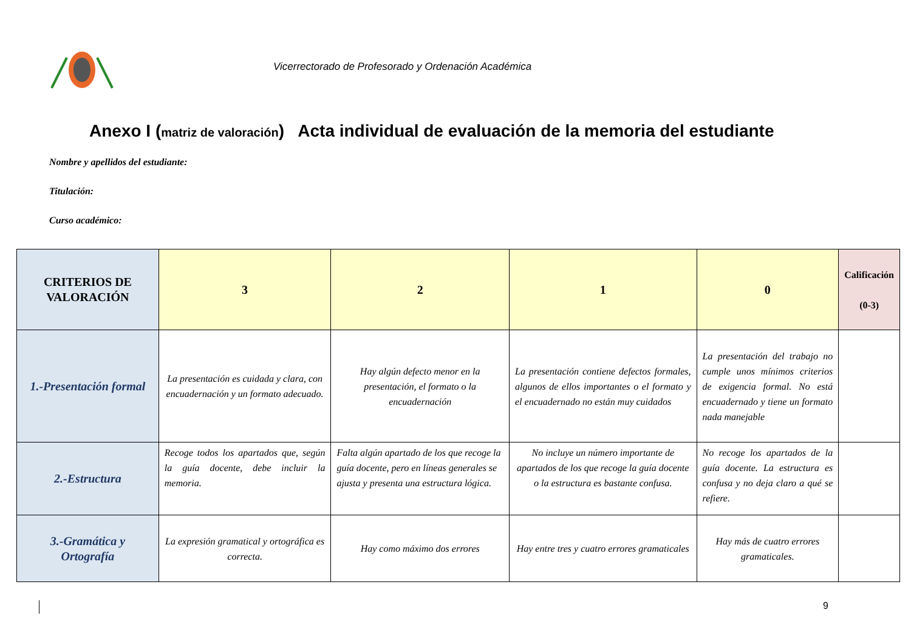Vicerrectorado de Profesorado y Ordenación Académica
Anexo I (matriz de valoración) Acta individual de evaluación de la memoria del estudiante
Nombre y apellidos del estudiante:
Titulación:
Curso académico:
| CRITERIOS DE VALORACIÓN | 3 | 2 | 1 | 0 | Calificación (0-3) |
| --- | --- | --- | --- | --- | --- |
| 1.-Presentación formal | La presentación es cuidada y clara, con encuadernación y un formato adecuado. | Hay algún defecto menor en la presentación, el formato o la encuadernación | La presentación contiene defectos formales, algunos de ellos importantes o el formato y el encuadernado no están muy cuidados | La presentación del trabajo no cumple unos mínimos criterios de exigencia formal. No está encuadernado y tiene un formato nada manejable | |
| 2.-Estructura | Recoge todos los apartados que, según la guía docente, debe incluir la memoria. | Falta algún apartado de los que recoge la guía docente, pero en líneas generales se ajusta y presenta una estructura lógica. | No incluye un número importante de apartados de los que recoge la guía docente o la estructura es bastante confusa. | No recoge los apartados de la guía docente. La estructura es confusa y no deja claro a qué se refiere. | |
| 3.-Gramática y Ortografía | La expresión gramatical y ortográfica es correcta. | Hay como máximo dos errores | Hay entre tres y cuatro errores gramaticales | Hay más de cuatro errores gramaticales. | |
9